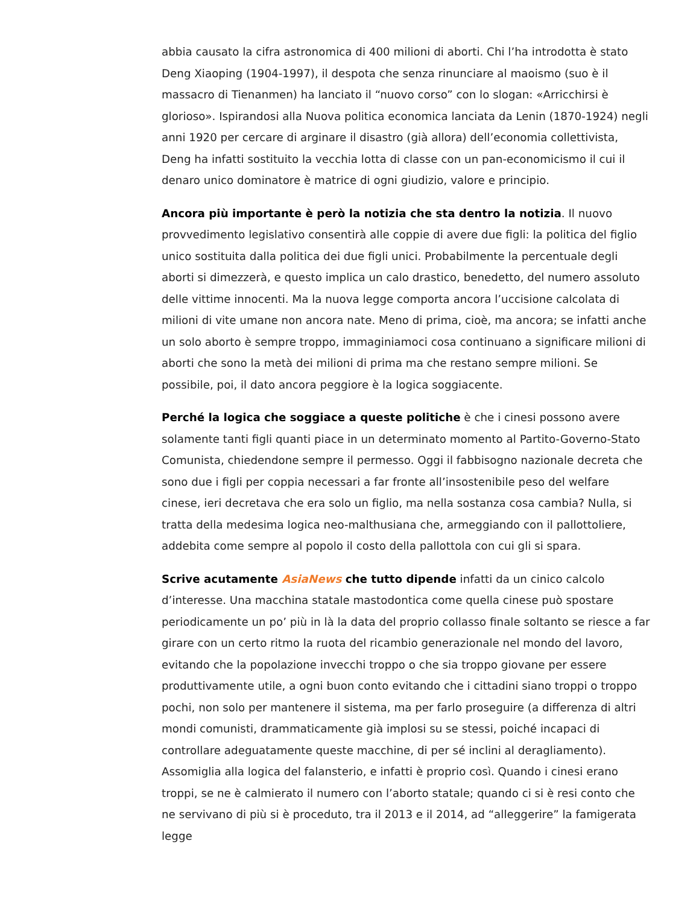abbia causato la cifra astronomica di 400 milioni di aborti. Chi l’ha introdotta è stato Deng Xiaoping (1904-1997), il despota che senza rinunciare al maoismo (suo è il massacro di Tienanmen) ha lanciato il “nuovo corso” con lo slogan: «Arricchirsi è glorioso». Ispirandosi alla Nuova politica economica lanciata da Lenin (1870-1924) negli anni 1920 per cercare di arginare il disastro (già allora) dell’economia collettivista, Deng ha infatti sostituito la vecchia lotta di classe con un pan-economicismo il cui il denaro unico dominatore è matrice di ogni giudizio, valore e principio.
Ancora più importante è però la notizia che sta dentro la notizia. Il nuovo provvedimento legislativo consentirà alle coppie di avere due figli: la politica del figlio unico sostituita dalla politica dei due figli unici. Probabilmente la percentuale degli aborti si dimezzerà, e questo implica un calo drastico, benedetto, del numero assoluto delle vittime innocenti. Ma la nuova legge comporta ancora l’uccisione calcolata di milioni di vite umane non ancora nate. Meno di prima, cioè, ma ancora; se infatti anche un solo aborto è sempre troppo, immaginiamoci cosa continuano a significare milioni di aborti che sono la metà dei milioni di prima ma che restano sempre milioni. Se possibile, poi, il dato ancora peggiore è la logica soggiacente.
Perché la logica che soggiace a queste politiche è che i cinesi possono avere solamente tanti figli quanti piace in un determinato momento al Partito-Governo-Stato Comunista, chiedendone sempre il permesso. Oggi il fabbisogno nazionale decreta che sono due i figli per coppia necessari a far fronte all’insostenibile peso del welfare cinese, ieri decretava che era solo un figlio, ma nella sostanza cosa cambia? Nulla, si tratta della medesima logica neo-malthusiana che, armeggiando con il pallottoliere, addebita come sempre al popolo il costo della pallottola con cui gli si spara.
Scrive acutamente AsiaNews che tutto dipende infatti da un cinico calcolo d’interesse. Una macchina statale mastodontica come quella cinese può spostare periodicamente un po’ più in là la data del proprio collasso finale soltanto se riesce a far girare con un certo ritmo la ruota del ricambio generazionale nel mondo del lavoro, evitando che la popolazione invecchi troppo o che sia troppo giovane per essere produttivamente utile, a ogni buon conto evitando che i cittadini siano troppi o troppo pochi, non solo per mantenere il sistema, ma per farlo proseguire (a differenza di altri mondi comunisti, drammaticamente già implosi su se stessi, poiché incapaci di controllare adeguatamente queste macchine, di per sé inclini al deragliamento). Assomiglia alla logica del falansterio, e infatti è proprio così. Quando i cinesi erano troppi, se ne è calmierato il numero con l’aborto statale; quando ci si è resi conto che ne servivano di più si è proceduto, tra il 2013 e il 2014, ad “alleggerire” la famigerata legge